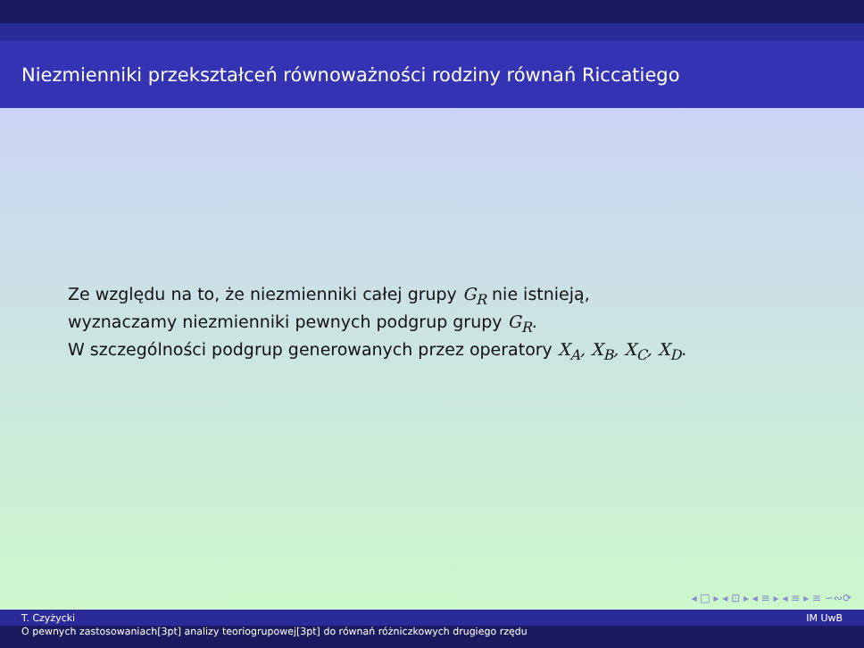Niezmienniki przekształceń równoważności rodziny równań Riccatiego
Ze względu na to, że niezmienniki całej grupy G<sub>R</sub> nie istnieją,
wyznaczamy niezmienniki pewnych podgrup grupy G<sub>R</sub>.
W szczególności podgrup generowanych przez operatory X<sub>A</sub>, X<sub>B</sub>, X<sub>C</sub>, X<sub>D</sub>.
◂ □ ▸ ◂ ⊡ ▸ ◂ ≡ ▸ ◂ ≡ ▸ ≡ ∽∾⟳
T. Czyżycki IM UwB
O pewnych zastosowaniach[3pt] analizy teoriogrupowej[3pt] do równań różniczkowych drugiego rzędu